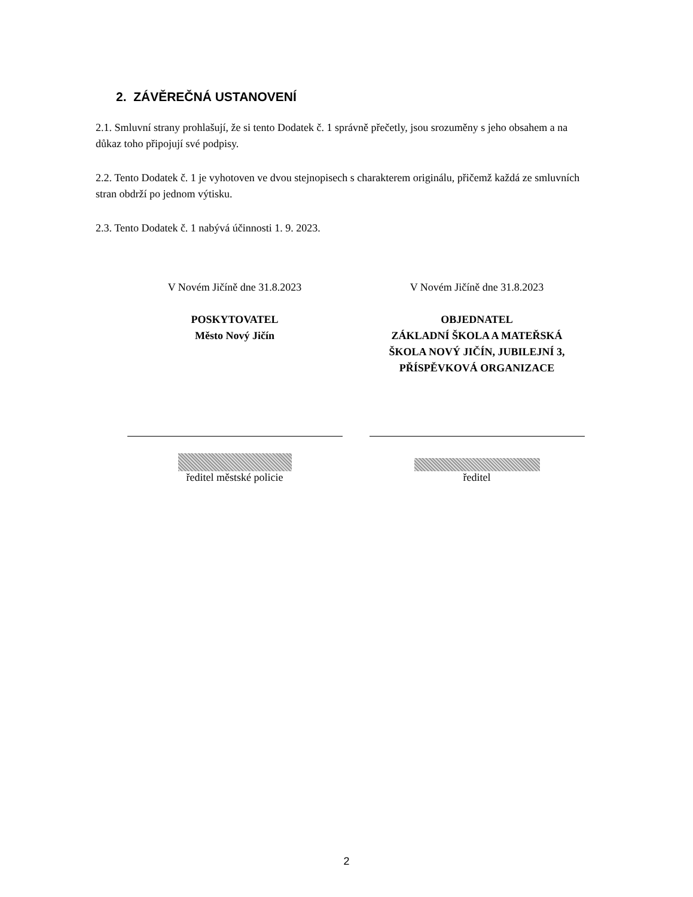2. ZÁVĚREČNÁ USTANOVENÍ
2.1. Smluvní strany prohlašují, že si tento Dodatek č. 1 správně přečetly, jsou srozuměny s jeho obsahem a na důkaz toho připojují své podpisy.
2.2. Tento Dodatek č. 1 je vyhotoven ve dvou stejnopisech s charakterem originálu, přičemž každá ze smluvních stran obdrží po jednom výtisku.
2.3. Tento Dodatek č. 1 nabývá účinnosti 1. 9. 2023.
V Novém Jičíně dne 31.8.2023
POSKYTOVATEL
Město Nový Jičín
V Novém Jičíně dne 31.8.2023
OBJEDNATEL
ZÁKLADNÍ ŠKOLA A MATEŘSKÁ
ŠKOLA NOVÝ JIČÍN, JUBILEJNÍ 3,
PŘÍSPĚVKOVÁ ORGANIZACE
ředitel městské policie ředitel
2